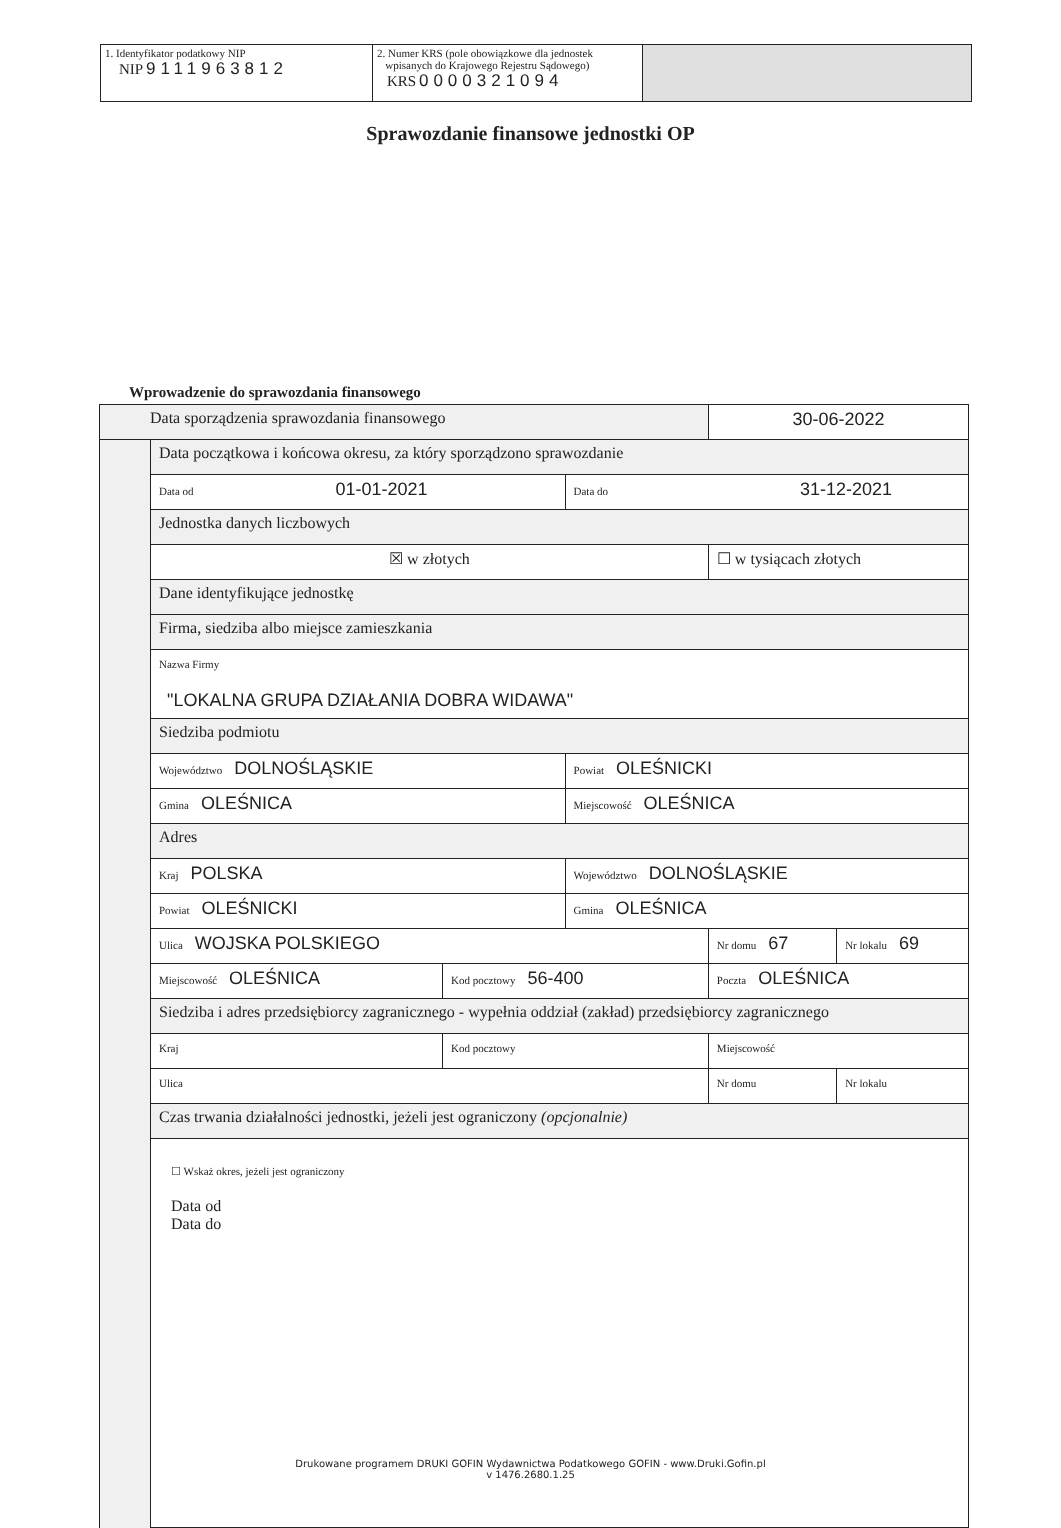1. Identyfikator podatkowy NIP
NIP 9111963812
2. Numer KRS (pole obowiązkowe dla jednostek
wpisanych do Krajowego Rejestru Sądowego)
KRS 0000321094
Sprawozdanie finansowe jednostki OP
Wprowadzenie do sprawozdania finansowego
| Data sporządzenia sprawozdania finansowego | | | | 30-06-2022 | |
| | Data początkowa i końcowa okresu, za który sporządzono sprawozdanie | | | | |
| | Data od 01-01-2021 | | Data do 31-12-2021 | | |
| | Jednostka danych liczbowych | | | | |
| | ☒ w złotych | | | ☐ w tysiącach złotych | |
| | Dane identyfikujące jednostkę | | | | |
| | Firma, siedziba albo miejsce zamieszkania | | | | |
| | Nazwa Firmy "LOKALNA GRUPA DZIAŁANIA DOBRA WIDAWA" | | | | |
| | Siedziba podmiotu | | | | |
| | Województwo DOLNOŚLĄSKIE | | Powiat OLEŚNICKI | | |
| | Gmina OLEŚNICA | | Miejscowość OLEŚNICA | | |
| | Adres | | | | |
| | Kraj POLSKA | | Województwo DOLNOŚLĄSKIE | | |
| | Powiat OLEŚNICKI | | Gmina OLEŚNICA | | |
| | Ulica WOJSKA POLSKIEGO | | | Nr domu 67 | Nr lokalu 69 |
| | Miejscowość OLEŚNICA | Kod pocztowy 56-400 | | Poczta OLEŚNICA | |
| | Siedziba i adres przedsiębiorcy zagranicznego - wypełnia oddział (zakład) przedsiębiorcy zagranicznego | | | | |
| | Kraj | Kod pocztowy | | Miejscowość | |
| | Ulica | | | Nr domu | Nr lokalu |
| | Czas trwania działalności jednostki, jeżeli jest ograniczony (opcjonalnie) | | | | |
| | ☐ Wskaż okres, jeżeli jest ograniczony Data od Data do | | | | |
Drukowane programem DRUKI GOFIN Wydawnictwa Podatkowego GOFIN - www.Druki.Gofin.pl
v 1476.2680.1.25